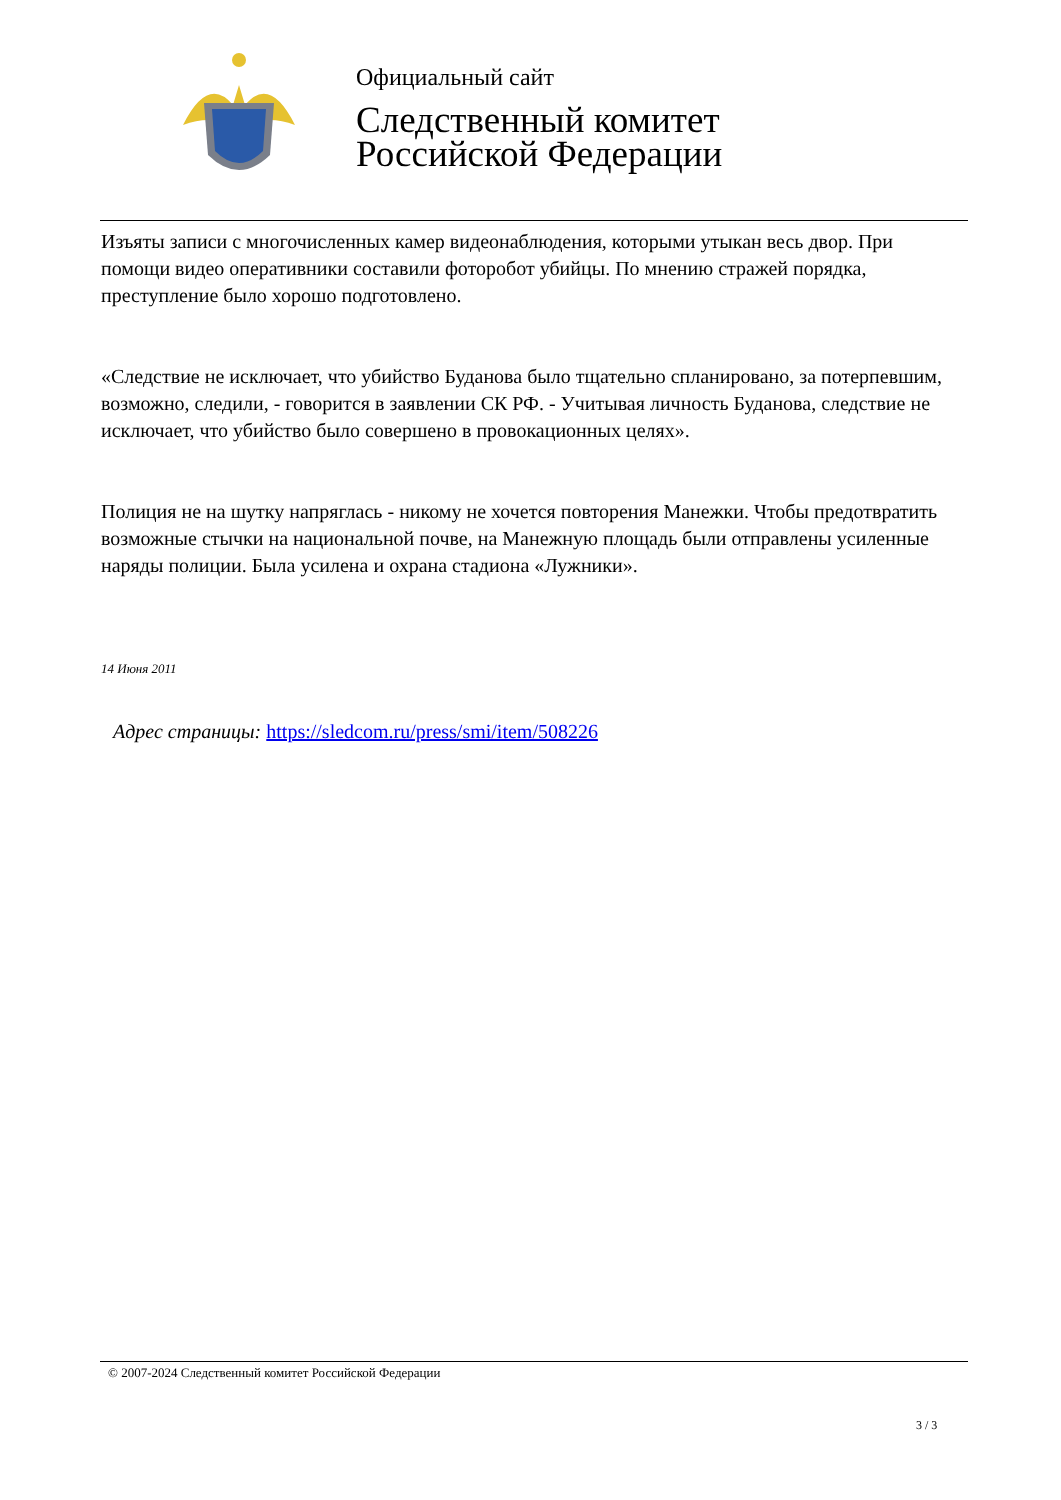Официальный сайт
Следственный комитет
Российской Федерации
Изъяты записи с многочисленных камер видеонаблюдения, которыми утыкан весь двор. При помощи видео оперативники составили фоторобот убийцы. По мнению стражей порядка, преступление было хорошо подготовлено.
«Следствие не исключает, что убийство Буданова было тщательно спланировано, за потерпевшим, возможно, следили, - говорится в заявлении СК РФ. - Учитывая личность Буданова, следствие не исключает, что убийство было совершено в провокационных целях».
Полиция не на шутку напряглась - никому не хочется повторения Манежки. Чтобы предотвратить возможные стычки на национальной почве, на Манежную площадь были отправлены усиленные наряды полиции. Была усилена и охрана стадиона «Лужники».
14 Июня 2011
Адрес страницы: https://sledcom.ru/press/smi/item/508226
© 2007-2024 Следственный комитет Российской Федерации
3 / 3